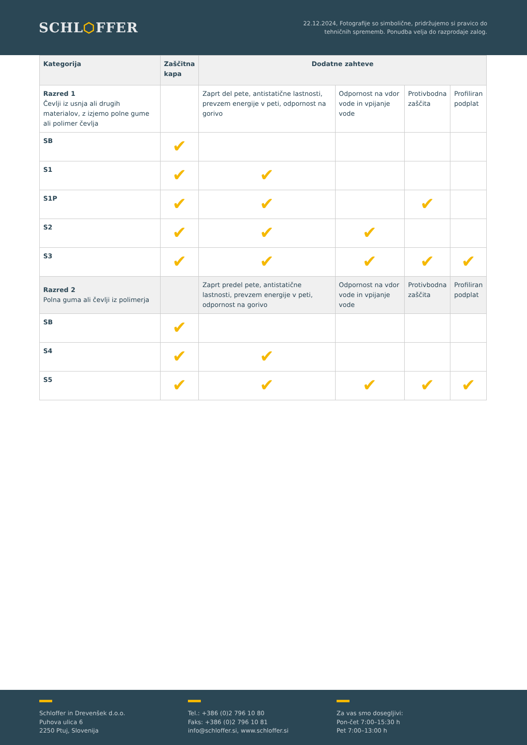SCHL⬡FFER
22.12.2024, Fotografije so simbolične, pridržujemo si pravico do
tehničnih sprememb. Ponudba velja do razprodaje zalog.
| Kategorija | Zaščitna kapa | Dodatne zahteve | | | |
| --- | --- | --- | --- | --- | --- |
| Razred 1 Čevlji iz usnja ali drugih materialov, z izjemo polne gume ali polimer čevlja | | Zaprt del pete, antistatične lastnosti, prevzem energije v peti, odpornost na gorivo | Odpornost na vdor vode in vpijanje vode | Protivbodna zaščita | Profiliran podplat |
| SB | ✔ | | | | |
| S1 | ✔ | ✔ | | | |
| S1P | ✔ | ✔ | | ✔ | |
| S2 | ✔ | ✔ | ✔ | | |
| S3 | ✔ | ✔ | ✔ | ✔ | ✔ |
| Razred 2 Polna guma ali čevlji iz polimerja | | Zaprt predel pete, antistatične lastnosti, prevzem energije v peti, odpornost na gorivo | Odpornost na vdor vode in vpijanje vode | Protivbodna zaščita | Profiliran podplat |
| SB | ✔ | | | | |
| S4 | ✔ | ✔ | | | |
| S5 | ✔ | ✔ | ✔ | ✔ | ✔ |
Schloffer in Drevenšek d.o.o.
Puhova ulica 6
2250 Ptuj, Slovenija
Tel.: +386 (0)2 796 10 80
Faks: +386 (0)2 796 10 81
info@schloffer.si, www.schloffer.si
Za vas smo dosegljivi:
Pon-čet 7:00–15:30 h
Pet 7:00–13:00 h